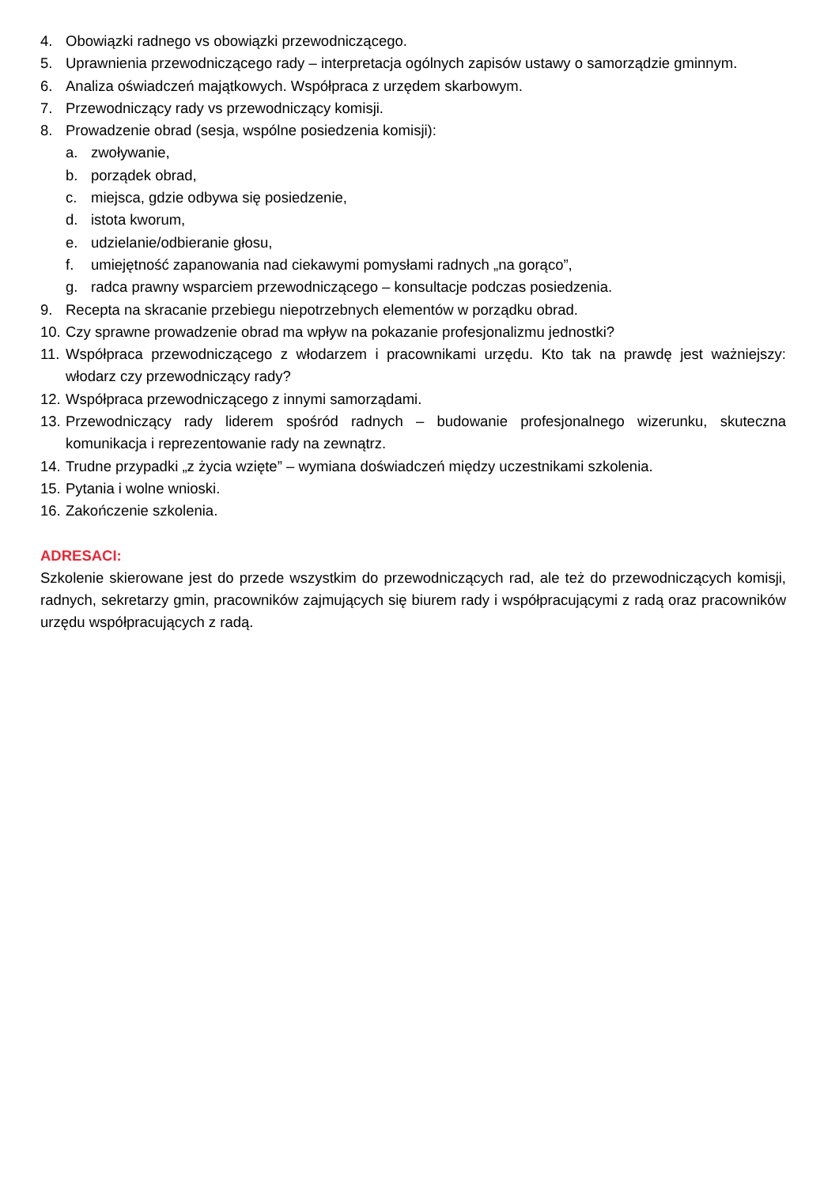4. Obowiązki radnego vs obowiązki przewodniczącego.
5. Uprawnienia przewodniczącego rady – interpretacja ogólnych zapisów ustawy o samorządzie gminnym.
6. Analiza oświadczeń majątkowych. Współpraca z urzędem skarbowym.
7. Przewodniczący rady vs przewodniczący komisji.
8. Prowadzenie obrad (sesja, wspólne posiedzenia komisji):
a. zwoływanie,
b. porządek obrad,
c. miejsca, gdzie odbywa się posiedzenie,
d. istota kworum,
e. udzielanie/odbieranie głosu,
f. umiejętność zapanowania nad ciekawymi pomysłami radnych „na gorąco”,
g. radca prawny wsparciem przewodniczącego – konsultacje podczas posiedzenia.
9. Recepta na skracanie przebiegu niepotrzebnych elementów w porządku obrad.
10. Czy sprawne prowadzenie obrad ma wpływ na pokazanie profesjonalizmu jednostki?
11. Współpraca przewodniczącego z włodarzem i pracownikami urzędu. Kto tak na prawdę jest ważniejszy: włodarz czy przewodniczący rady?
12. Współpraca przewodniczącego z innymi samorządami.
13. Przewodniczący rady liderem spośród radnych – budowanie profesjonalnego wizerunku, skuteczna komunikacja i reprezentowanie rady na zewnątrz.
14. Trudne przypadki „z życia wzięte” – wymiana doświadczeń między uczestnikami szkolenia.
15. Pytania i wolne wnioski.
16. Zakończenie szkolenia.
ADRESACI:
Szkolenie skierowane jest do przede wszystkim do przewodniczących rad, ale też do przewodniczących komisji, radnych, sekretarzy gmin, pracowników zajmujących się biurem rady i współpracującymi z radą oraz pracowników urzędu współpracujących z radą.